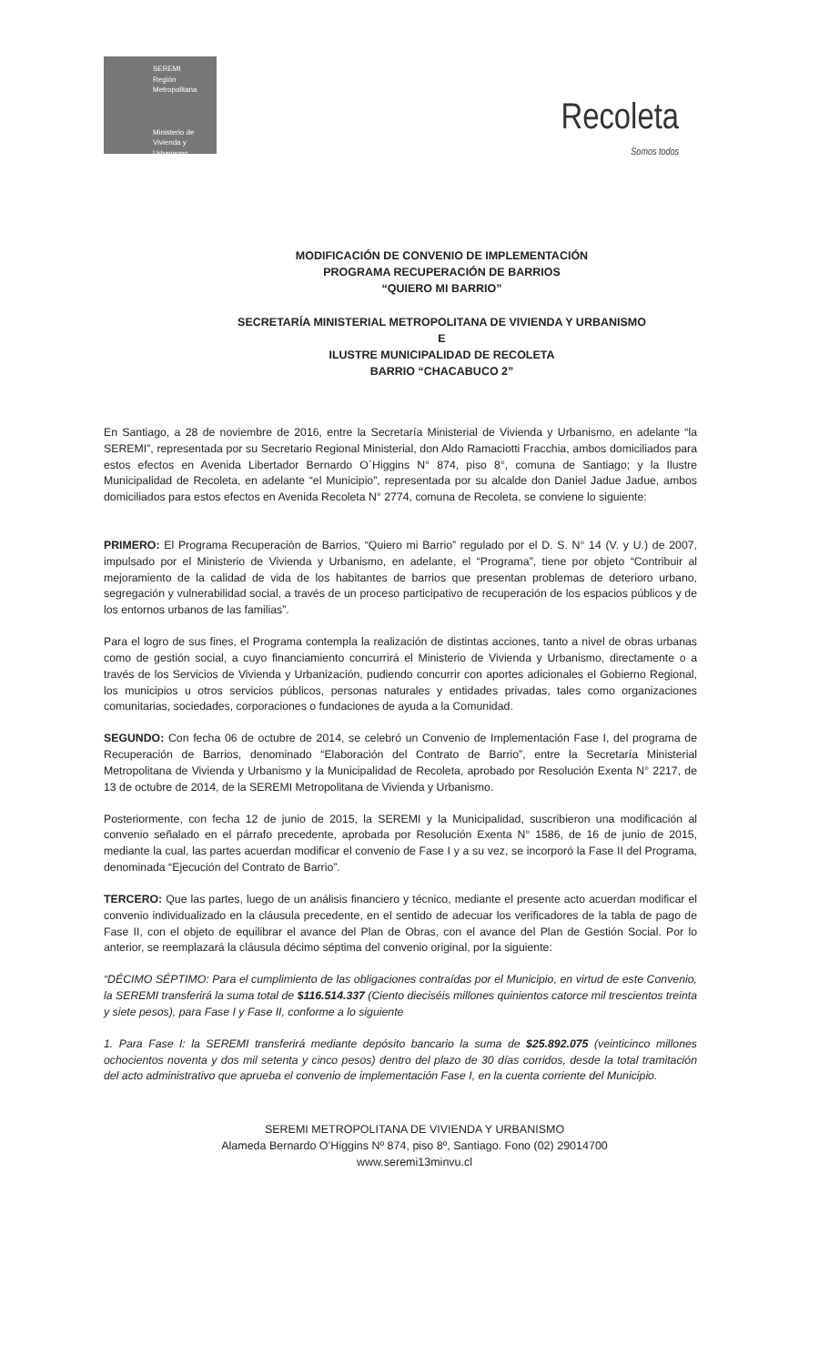SEREMI
Región Metropolitana
Ministerio de Vivienda y Urbanismo
Recoleta
Somos todos
MODIFICACIÓN DE CONVENIO DE IMPLEMENTACIÓN
PROGRAMA RECUPERACIÓN DE BARRIOS
“QUIERO MI BARRIO”
SECRETARÍA MINISTERIAL METROPOLITANA DE VIVIENDA Y URBANISMO
E
ILUSTRE MUNICIPALIDAD DE RECOLETA
BARRIO “CHACABUCO 2”
En Santiago, a 28 de noviembre de 2016, entre la Secretaría Ministerial de Vivienda y Urbanismo, en adelante “la SEREMI”, representada por su Secretario Regional Ministerial, don Aldo Ramaciotti Fracchia, ambos domiciliados para estos efectos en Avenida Libertador Bernardo O´Higgins N° 874, piso 8°, comuna de Santiago; y la Ilustre Municipalidad de Recoleta, en adelante “el Municipio”, representada por su alcalde don Daniel Jadue Jadue, ambos domiciliados para estos efectos en Avenida Recoleta N° 2774, comuna de Recoleta, se conviene lo siguiente:
PRIMERO: El Programa Recuperación de Barrios, “Quiero mi Barrio” regulado por el D. S. N° 14 (V. y U.) de 2007, impulsado por el Ministerio de Vivienda y Urbanismo, en adelante, el “Programa”, tiene por objeto “Contribuir al mejoramiento de la calidad de vida de los habitantes de barrios que presentan problemas de deterioro urbano, segregación y vulnerabilidad social, a través de un proceso participativo de recuperación de los espacios públicos y de los entornos urbanos de las familias”.
Para el logro de sus fines, el Programa contempla la realización de distintas acciones, tanto a nivel de obras urbanas como de gestión social, a cuyo financiamiento concurrirá el Ministerio de Vivienda y Urbanismo, directamente o a través de los Servicios de Vivienda y Urbanización, pudiendo concurrir con aportes adicionales el Gobierno Regional, los municipios u otros servicios públicos, personas naturales y entidades privadas, tales como organizaciones comunitarias, sociedades, corporaciones o fundaciones de ayuda a la Comunidad.
SEGUNDO: Con fecha 06 de octubre de 2014, se celebró un Convenio de Implementación Fase I, del programa de Recuperación de Barrios, denominado “Elaboración del Contrato de Barrio”, entre la Secretaría Ministerial Metropolitana de Vivienda y Urbanismo y la Municipalidad de Recoleta, aprobado por Resolución Exenta N° 2217, de 13 de octubre de 2014, de la SEREMI Metropolitana de Vivienda y Urbanismo.
Posteriormente, con fecha 12 de junio de 2015, la SEREMI y la Municipalidad, suscribieron una modificación al convenio señalado en el párrafo precedente, aprobada por Resolución Exenta N° 1586, de 16 de junio de 2015, mediante la cual, las partes acuerdan modificar el convenio de Fase I y a su vez, se incorporó la Fase II del Programa, denominada “Ejecución del Contrato de Barrio”.
TERCERO: Que las partes, luego de un análisis financiero y técnico, mediante el presente acto acuerdan modificar el convenio individualizado en la cláusula precedente, en el sentido de adecuar los verificadores de la tabla de pago de Fase II, con el objeto de equilibrar el avance del Plan de Obras, con el avance del Plan de Gestión Social. Por lo anterior, se reemplazará la cláusula décimo séptima del convenio original, por la siguiente:
“DÉCIMO SÉPTIMO: Para el cumplimiento de las obligaciones contraídas por el Municipio, en virtud de este Convenio, la SEREMI transferirá la suma total de $116.514.337 (Ciento dieciséis millones quinientos catorce mil trescientos treinta y siete pesos), para Fase I y Fase II, conforme a lo siguiente
1. Para Fase I: la SEREMI transferirá mediante depósito bancario la suma de $25.892.075 (veinticinco millones ochocientos noventa y dos mil setenta y cinco pesos) dentro del plazo de 30 días corridos, desde la total tramitación del acto administrativo que aprueba el convenio de implementación Fase I, en la cuenta corriente del Municipio.
SEREMI METROPOLITANA DE VIVIENDA Y URBANISMO
Alameda Bernardo O’Higgins Nº 874, piso 8º, Santiago. Fono (02) 29014700
www.seremi13minvu.cl